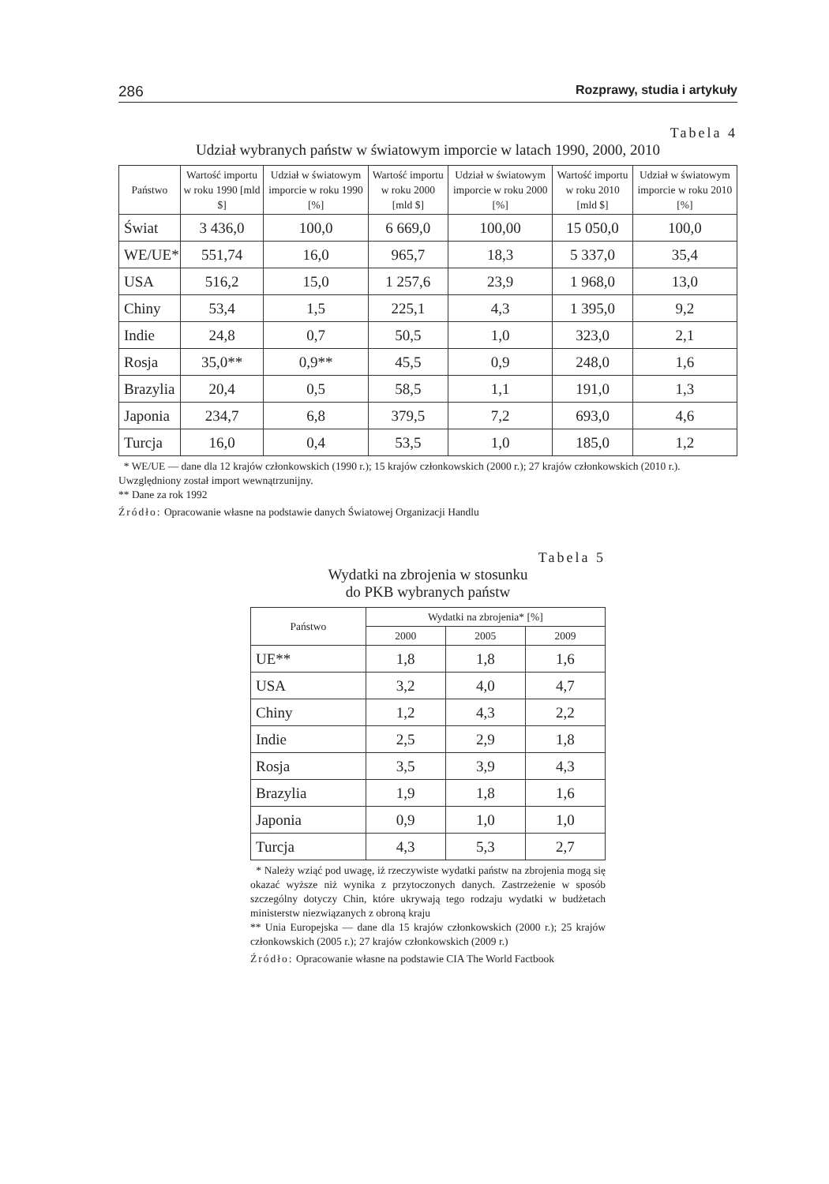286 Rozprawy, studia i artykuły
Tabela 4
Udział wybranych państw w światowym imporcie w latach 1990, 2000, 2010
| Państwo | Wartość importu w roku 1990 [mld $] | Udział w światowym imporcie w roku 1990 [%] | Wartość importu w roku 2000 [mld $] | Udział w światowym imporcie w roku 2000 [%] | Wartość importu w roku 2010 [mld $] | Udział w światowym imporcie w roku 2010 [%] |
| --- | --- | --- | --- | --- | --- | --- |
| Świat | 3 436,0 | 100,0 | 6 669,0 | 100,00 | 15 050,0 | 100,0 |
| WE/UE* | 551,74 | 16,0 | 965,7 | 18,3 | 5 337,0 | 35,4 |
| USA | 516,2 | 15,0 | 1 257,6 | 23,9 | 1 968,0 | 13,0 |
| Chiny | 53,4 | 1,5 | 225,1 | 4,3 | 1 395,0 | 9,2 |
| Indie | 24,8 | 0,7 | 50,5 | 1,0 | 323,0 | 2,1 |
| Rosja | 35,0** | 0,9** | 45,5 | 0,9 | 248,0 | 1,6 |
| Brazylia | 20,4 | 0,5 | 58,5 | 1,1 | 191,0 | 1,3 |
| Japonia | 234,7 | 6,8 | 379,5 | 7,2 | 693,0 | 4,6 |
| Turcja | 16,0 | 0,4 | 53,5 | 1,0 | 185,0 | 1,2 |
* WE/UE — dane dla 12 krajów członkowskich (1990 r.); 15 krajów członkowskich (2000 r.); 27 krajów członkowskich (2010 r.). Uwzględniony został import wewnątrzunijny.
** Dane za rok 1992
Źródło: Opracowanie własne na podstawie danych Światowej Organizacji Handlu
Tabela 5
Wydatki na zbrojenia w stosunku
do PKB wybranych państw
| Państwo | Wydatki na zbrojenia* [%] | | |
| --- | --- | --- | --- |
| | 2000 | 2005 | 2009 |
| UE** | 1,8 | 1,8 | 1,6 |
| USA | 3,2 | 4,0 | 4,7 |
| Chiny | 1,2 | 4,3 | 2,2 |
| Indie | 2,5 | 2,9 | 1,8 |
| Rosja | 3,5 | 3,9 | 4,3 |
| Brazylia | 1,9 | 1,8 | 1,6 |
| Japonia | 0,9 | 1,0 | 1,0 |
| Turcja | 4,3 | 5,3 | 2,7 |
* Należy wziąć pod uwagę, iż rzeczywiste wydatki państw na zbrojenia mogą się okazać wyższe niż wynika z przytoczonych danych. Zastrzeżenie w sposób szczególny dotyczy Chin, które ukrywają tego rodzaju wydatki w budżetach ministerstw niezwiązanych z obroną kraju
** Unia Europejska — dane dla 15 krajów członkowskich (2000 r.); 25 krajów członkowskich (2005 r.); 27 krajów członkowskich (2009 r.)
Źródło: Opracowanie własne na podstawie CIA The World Factbook